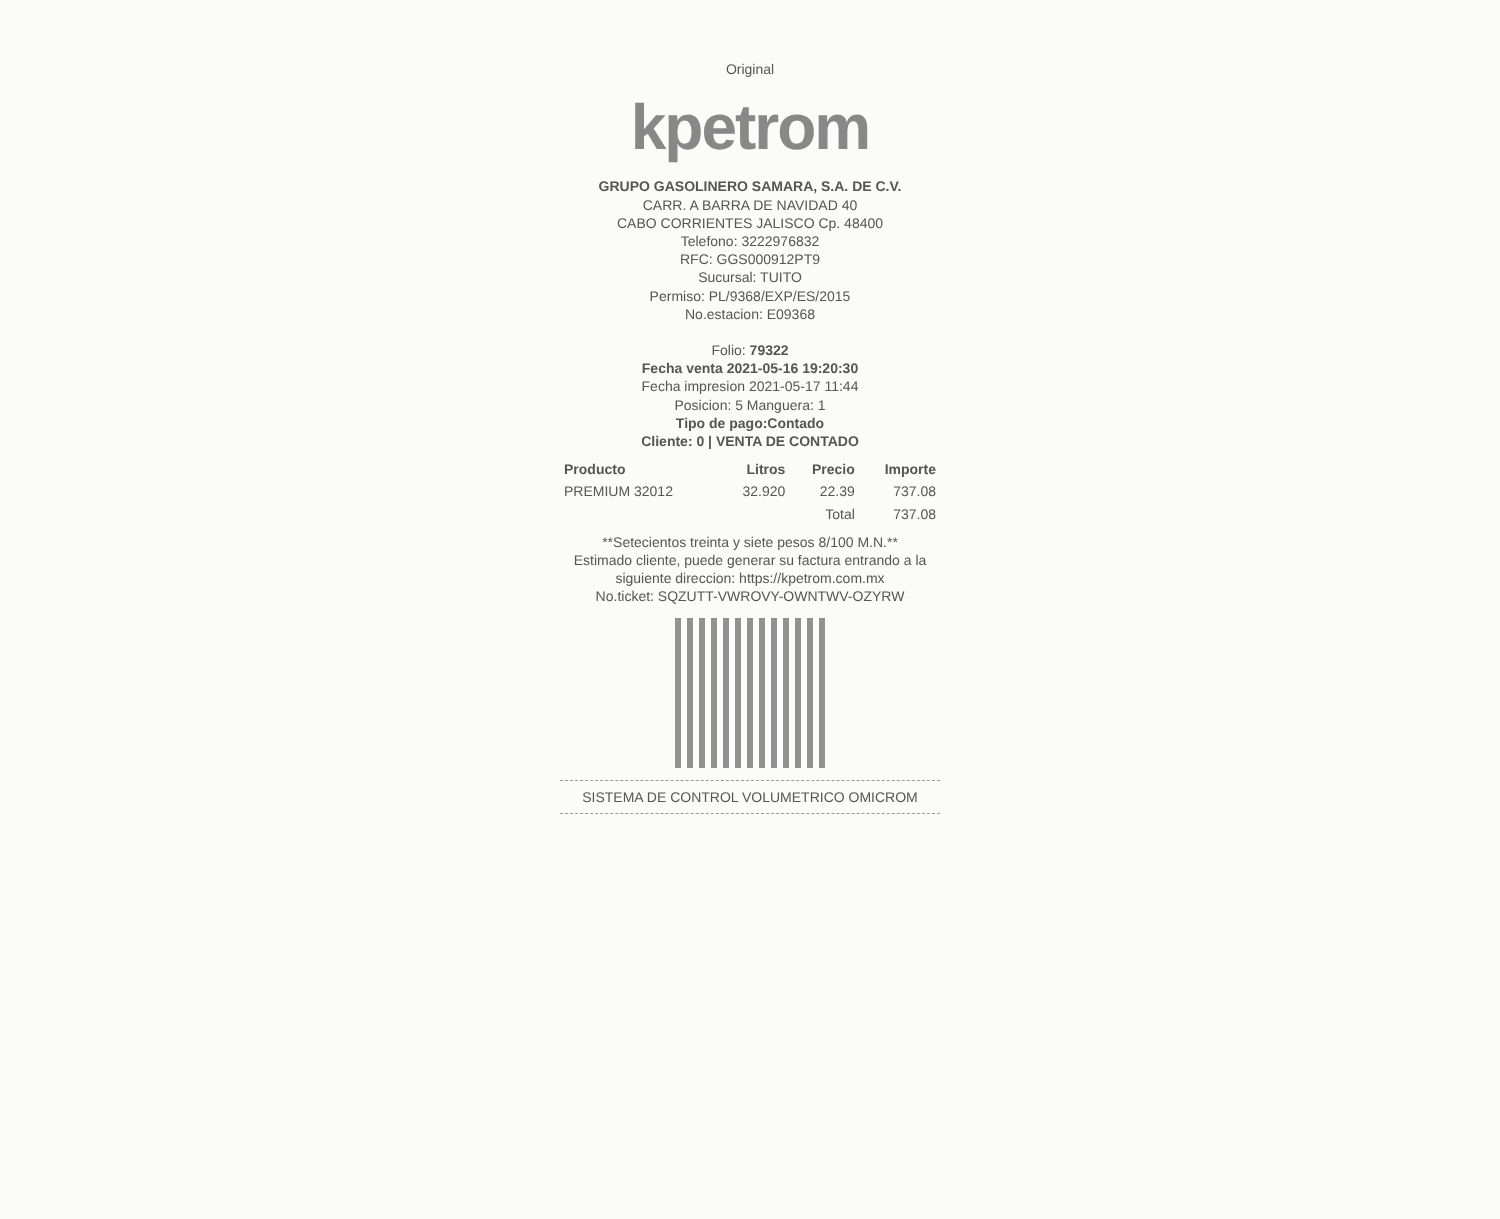Original
kpetrom
GRUPO GASOLINERO SAMARA, S.A. DE C.V.
CARR. A BARRA DE NAVIDAD 40
CABO CORRIENTES JALISCO Cp. 48400
Telefono: 3222976832
RFC: GGS000912PT9
Sucursal: TUITO
Permiso: PL/9368/EXP/ES/2015
No.estacion: E09368
Folio: 79322
Fecha venta 2021-05-16 19:20:30
Fecha impresion 2021-05-17 11:44
Posicion: 5 Manguera: 1
Tipo de pago:Contado
Cliente: 0 | VENTA DE CONTADO
| Producto | Litros | Precio | Importe |
| --- | --- | --- | --- |
| PREMIUM 32012 | 32.920 | 22.39 | 737.08 |
| | | Total | 737.08 |
**Setecientos treinta y siete pesos 8/100 M.N.**
Estimado cliente, puede generar su factura entrando a la siguiente direccion: https://kpetrom.com.mx
No.ticket: SQZUTT-VWROVY-OWNTWV-OZYRW
SISTEMA DE CONTROL VOLUMETRICO OMICROM